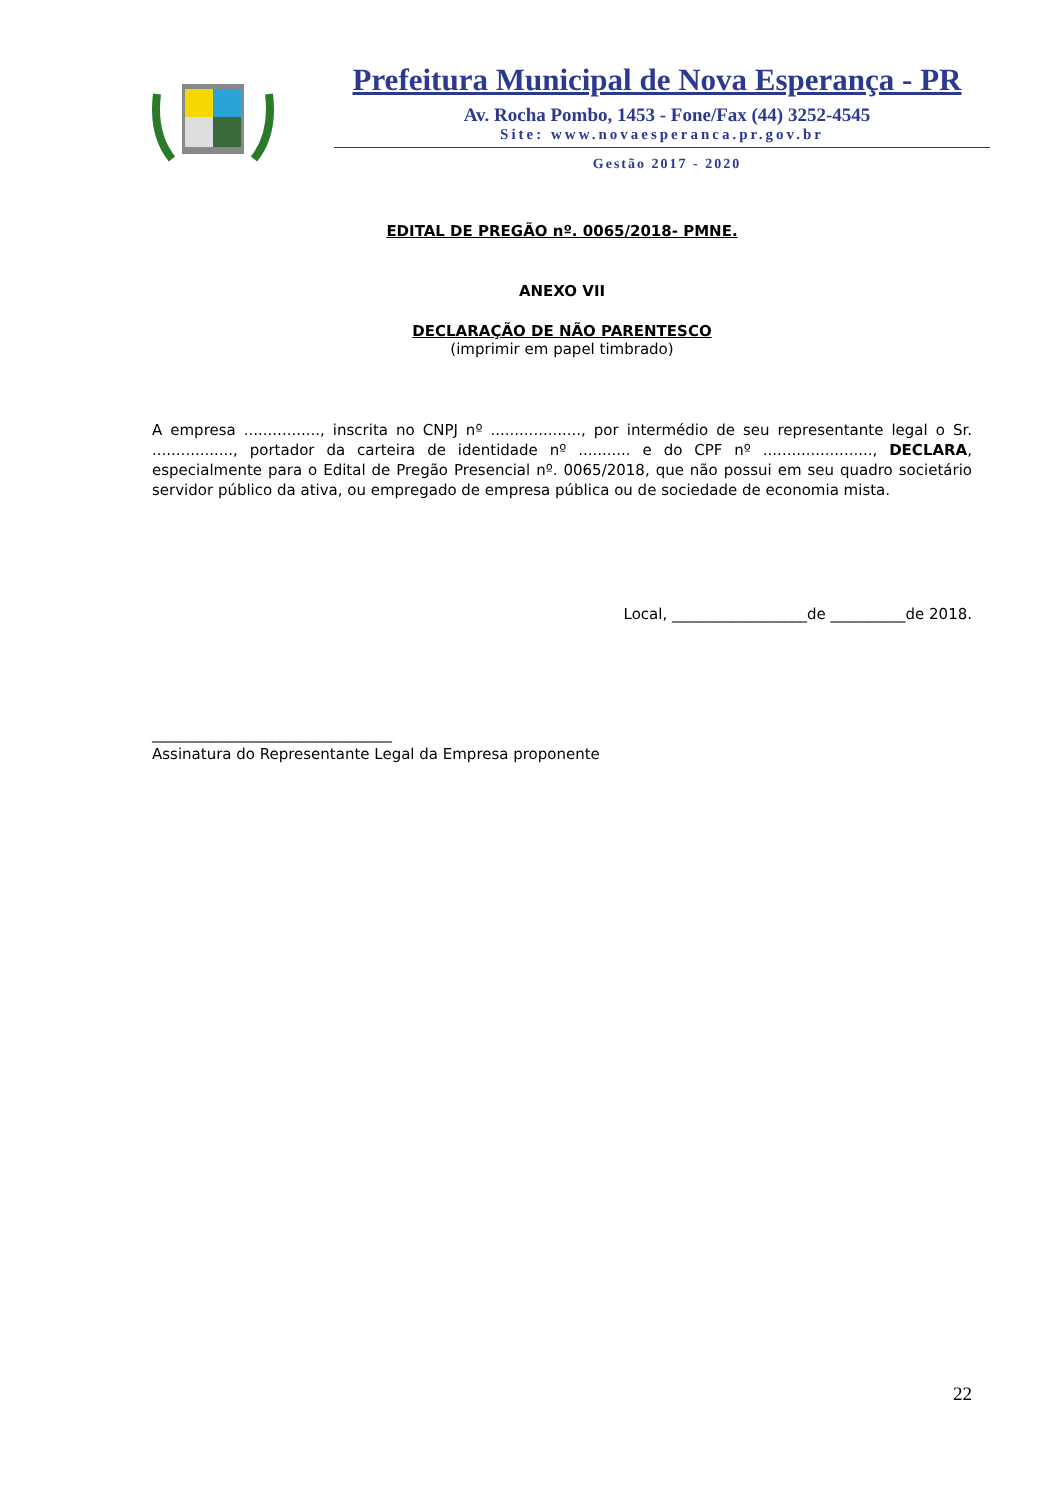Prefeitura Municipal de Nova Esperança - PR
Av. Rocha Pombo, 1453 - Fone/Fax (44) 3252-4545
Site: www.novaesperanca.pr.gov.br
Gestão 2017 - 2020
EDITAL DE PREGÃO nº. 0065/2018- PMNE.
ANEXO VII
DECLARAÇÃO DE NÃO PARENTESCO
(imprimir em papel timbrado)
A empresa ................, inscrita no CNPJ nº ..................., por intermédio de seu representante legal o Sr. ................., portador da carteira de identidade nº ........... e do CPF nº ......................., DECLARA, especialmente para o Edital de Pregão Presencial nº. 0065/2018, que não possui em seu quadro societário servidor público da ativa, ou empregado de empresa pública ou de sociedade de economia mista.
Local, __________________de __________de 2018.
________________________________
Assinatura do Representante Legal da Empresa proponente
22